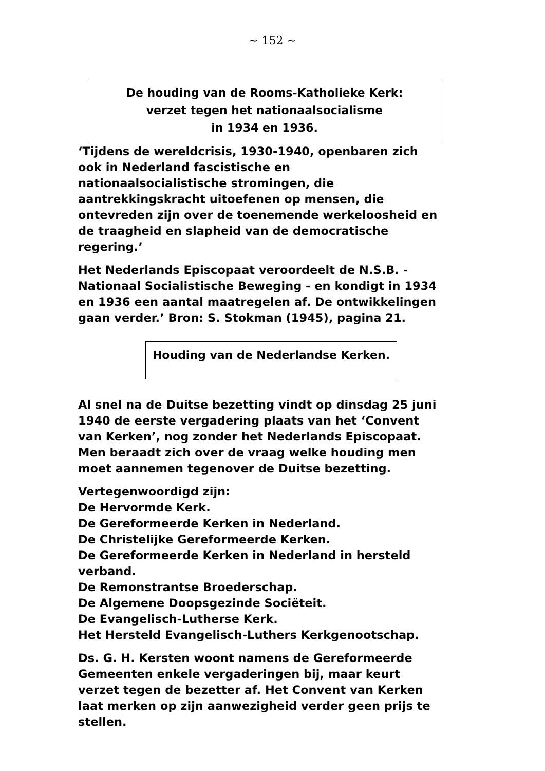~ 152 ~
De houding van de Rooms-Katholieke Kerk:
verzet tegen het nationaalsocialisme
in 1934 en 1936.
‘Tijdens de wereldcrisis, 1930-1940, openbaren zich ook in Nederland fascistische en nationaalsocialistische stromingen, die aantrekkingskracht uitoefenen op mensen, die ontevreden zijn over de toenemende werkeloosheid en de traagheid en slapheid van de democratische regering.’
Het Nederlands Episcopaat veroordeelt de N.S.B. - Nationaal Socialistische Beweging - en kondigt in 1934 en 1936 een aantal maatregelen af. De ontwikkelingen gaan verder.’ Bron: S. Stokman (1945), pagina 21.
Houding van de Nederlandse Kerken.
Al snel na de Duitse bezetting vindt op dinsdag 25 juni 1940 de eerste vergadering plaats van het ‘Convent van Kerken’, nog zonder het Nederlands Episcopaat. Men beraadt zich over de vraag welke houding men moet aannemen tegenover de Duitse bezetting.
Vertegenwoordigd zijn:
De Hervormde Kerk.
De Gereformeerde Kerken in Nederland.
De Christelijke Gereformeerde Kerken.
De Gereformeerde Kerken in Nederland in hersteld verband.
De Remonstrantse Broederschap.
De Algemene Doopsgezinde Sociëteit.
De Evangelisch-Lutherse Kerk.
Het Hersteld Evangelisch-Luthers Kerkgenootschap.
Ds. G. H. Kersten woont namens de Gereformeerde Gemeenten enkele vergaderingen bij, maar keurt verzet tegen de bezetter af. Het Convent van Kerken laat merken op zijn aanwezigheid verder geen prijs te stellen.